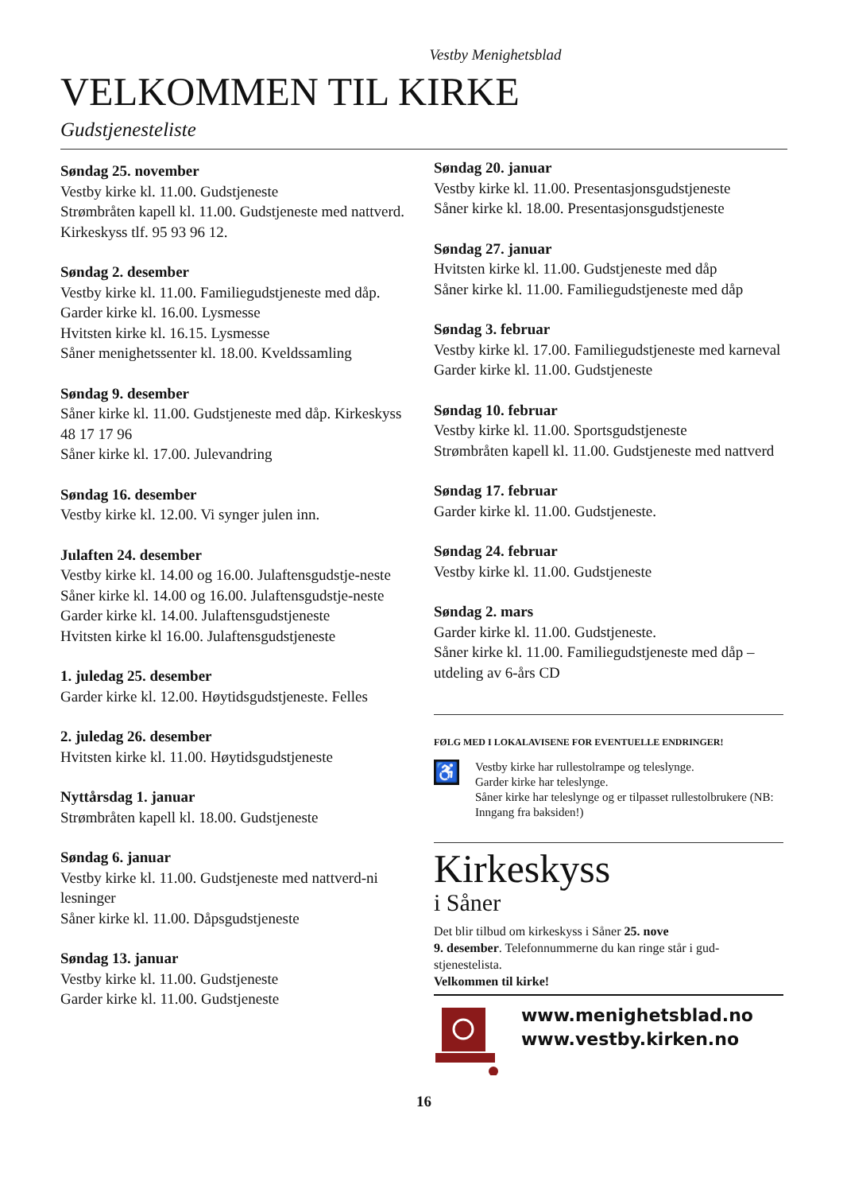Vestby Menighetsblad
VELKOMMEN TIL KIRKE
Gudstjenesteliste
Søndag 25. november
Vestby kirke kl. 11.00. Gudstjeneste
Strømbråten kapell kl. 11.00. Gudstjeneste med nattverd. Kirkeskyss tlf. 95 93 96 12.
Søndag 2. desember
Vestby kirke kl. 11.00. Familiegudstjeneste med dåp.
Garder kirke kl. 16.00. Lysmesse
Hvitsten kirke kl. 16.15. Lysmesse
Såner menighetssenter kl. 18.00. Kveldssamling
Søndag 9. desember
Såner kirke kl. 11.00. Gudstjeneste med dåp. Kirkeskyss 48 17 17 96
Såner kirke kl. 17.00. Julevandring
Søndag 16. desember
Vestby kirke kl. 12.00. Vi synger julen inn.
Julaften 24. desember
Vestby kirke kl. 14.00 og 16.00. Julaftensgudstje-neste
Såner kirke kl. 14.00 og 16.00. Julaftensgudstje-neste
Garder kirke kl. 14.00. Julaftensgudstjeneste
Hvitsten kirke kl 16.00. Julaftensgudstjeneste
1. juledag 25. desember
Garder kirke kl. 12.00. Høytidsgudstjeneste. Felles
2. juledag 26. desember
Hvitsten kirke kl. 11.00. Høytidsgudstjeneste
Nyttårsdag 1. januar
Strømbråten kapell kl. 18.00. Gudstjeneste
Søndag 6. januar
Vestby kirke kl. 11.00. Gudstjeneste med nattverd-ni lesninger
Såner kirke kl. 11.00. Dåpsgudstjeneste
Søndag 13. januar
Vestby kirke kl. 11.00. Gudstjeneste
Garder kirke kl. 11.00. Gudstjeneste
Søndag 20. januar
Vestby kirke kl. 11.00. Presentasjonsgudstjeneste
Såner kirke kl. 18.00. Presentasjonsgudstjeneste
Søndag 27. januar
Hvitsten kirke kl. 11.00. Gudstjeneste med dåp
Såner kirke kl. 11.00. Familiegudstjeneste med dåp
Søndag 3. februar
Vestby kirke kl. 17.00. Familiegudstjeneste med karneval
Garder kirke kl. 11.00. Gudstjeneste
Søndag 10. februar
Vestby kirke kl. 11.00. Sportsgudstjeneste
Strømbråten kapell kl. 11.00. Gudstjeneste med nattverd
Søndag 17. februar
Garder kirke kl. 11.00. Gudstjeneste.
Søndag 24. februar
Vestby kirke kl. 11.00. Gudstjeneste
Søndag 2. mars
Garder kirke kl. 11.00. Gudstjeneste.
Såner kirke kl. 11.00. Familiegudstjeneste med dåp – utdeling av 6-års CD
FØLG MED I LOKALAVISENE FOR EVENTUELLE ENDRINGER!
♿
Vestby kirke har rullestolrampe og teleslynge.
Garder kirke har teleslynge.
Såner kirke har teleslynge og er tilpasset rullestolbrukere (NB: Inngang fra baksiden!)
Kirkeskyss
i Såner
Det blir tilbud om kirkeskyss i Såner 25. nove
9. desember. Telefonnummerne du kan ringe står i gud-stjenestelista.
Velkommen til kirke!
www.menighetsblad.no
www.vestby.kirken.no
16